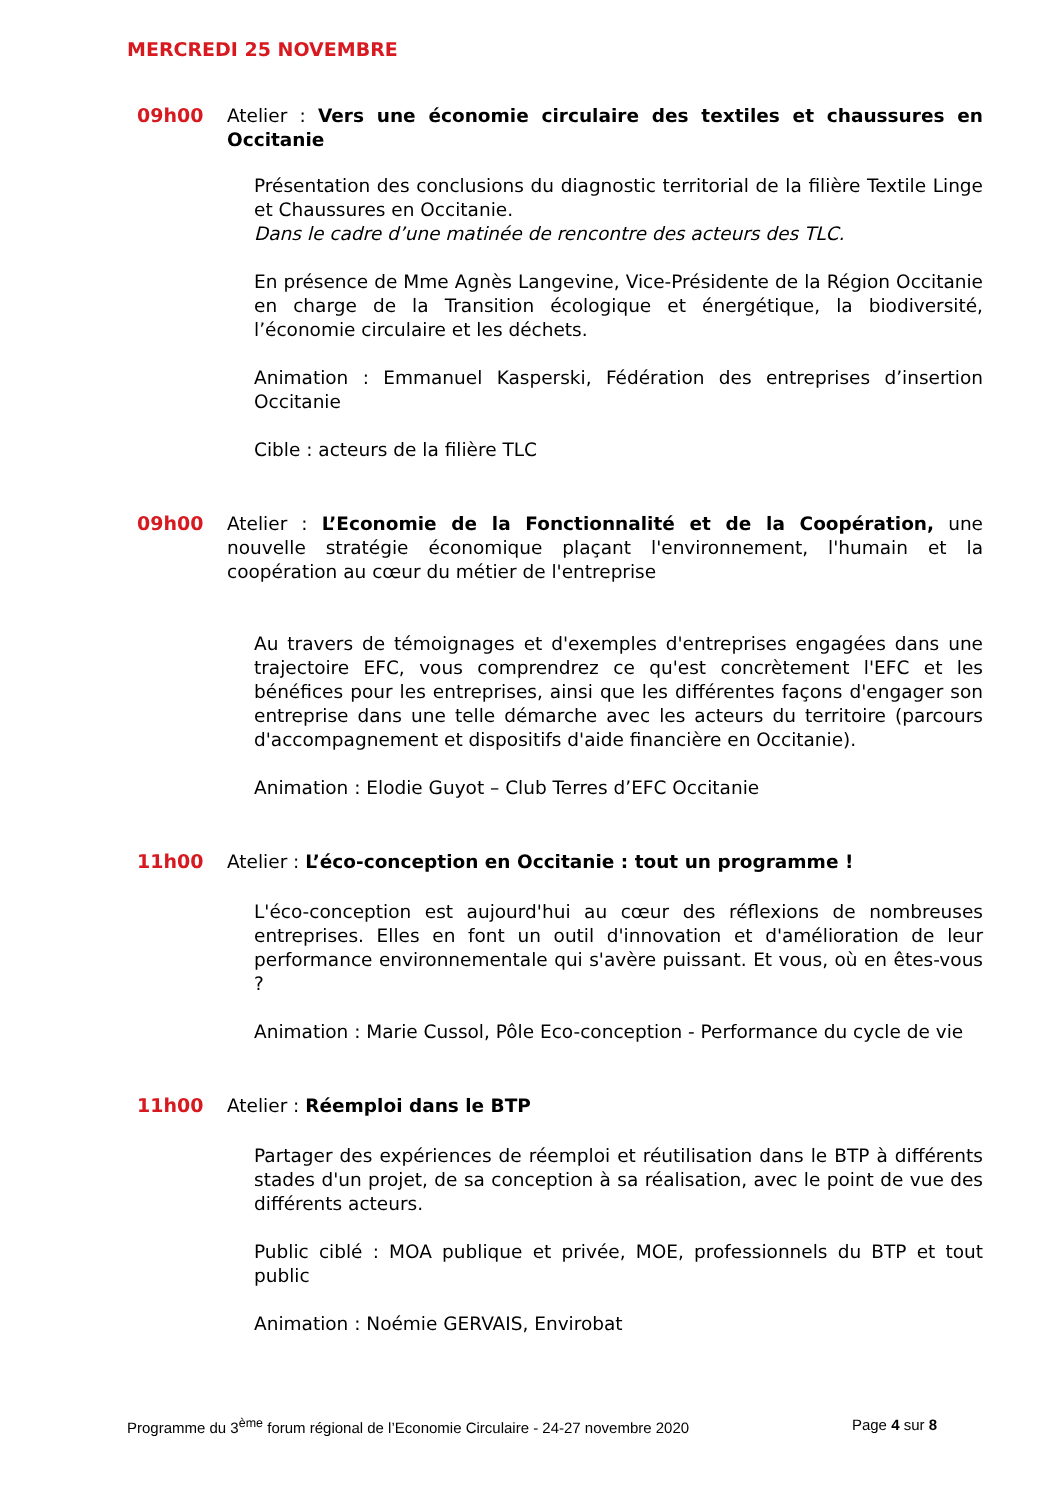MERCREDI 25 NOVEMBRE
09h00
Atelier : Vers une économie circulaire des textiles et chaussures en Occitanie
Présentation des conclusions du diagnostic territorial de la filière Textile Linge et Chaussures en Occitanie.
Dans le cadre d’une matinée de rencontre des acteurs des TLC.
En présence de Mme Agnès Langevine, Vice-Présidente de la Région Occitanie en charge de la Transition écologique et énergétique, la biodiversité, l’économie circulaire et les déchets.
Animation : Emmanuel Kasperski, Fédération des entreprises d’insertion Occitanie
Cible : acteurs de la filière TLC
09h00
Atelier : L’Economie de la Fonctionnalité et de la Coopération, une nouvelle stratégie économique plaçant l'environnement, l'humain et la coopération au cœur du métier de l'entreprise
Au travers de témoignages et d'exemples d'entreprises engagées dans une trajectoire EFC, vous comprendrez ce qu'est concrètement l'EFC et les bénéfices pour les entreprises, ainsi que les différentes façons d'engager son entreprise dans une telle démarche avec les acteurs du territoire (parcours d'accompagnement et dispositifs d'aide financière en Occitanie).
Animation : Elodie Guyot – Club Terres d’EFC Occitanie
11h00
Atelier : L’éco-conception en Occitanie : tout un programme !
L'éco-conception est aujourd'hui au cœur des réflexions de nombreuses entreprises. Elles en font un outil d'innovation et d'amélioration de leur performance environnementale qui s'avère puissant. Et vous, où en êtes-vous ?
Animation : Marie Cussol, Pôle Eco-conception - Performance du cycle de vie
11h00
Atelier : Réemploi dans le BTP
Partager des expériences de réemploi et réutilisation dans le BTP à différents stades d'un projet, de sa conception à sa réalisation, avec le point de vue des différents acteurs.
Public ciblé : MOA publique et privée, MOE, professionnels du BTP et tout public
Animation : Noémie GERVAIS, Envirobat
Programme du 3<sup>ème</sup> forum régional de l’Economie Circulaire - 24-27 novembre 2020 Page 4 sur 8